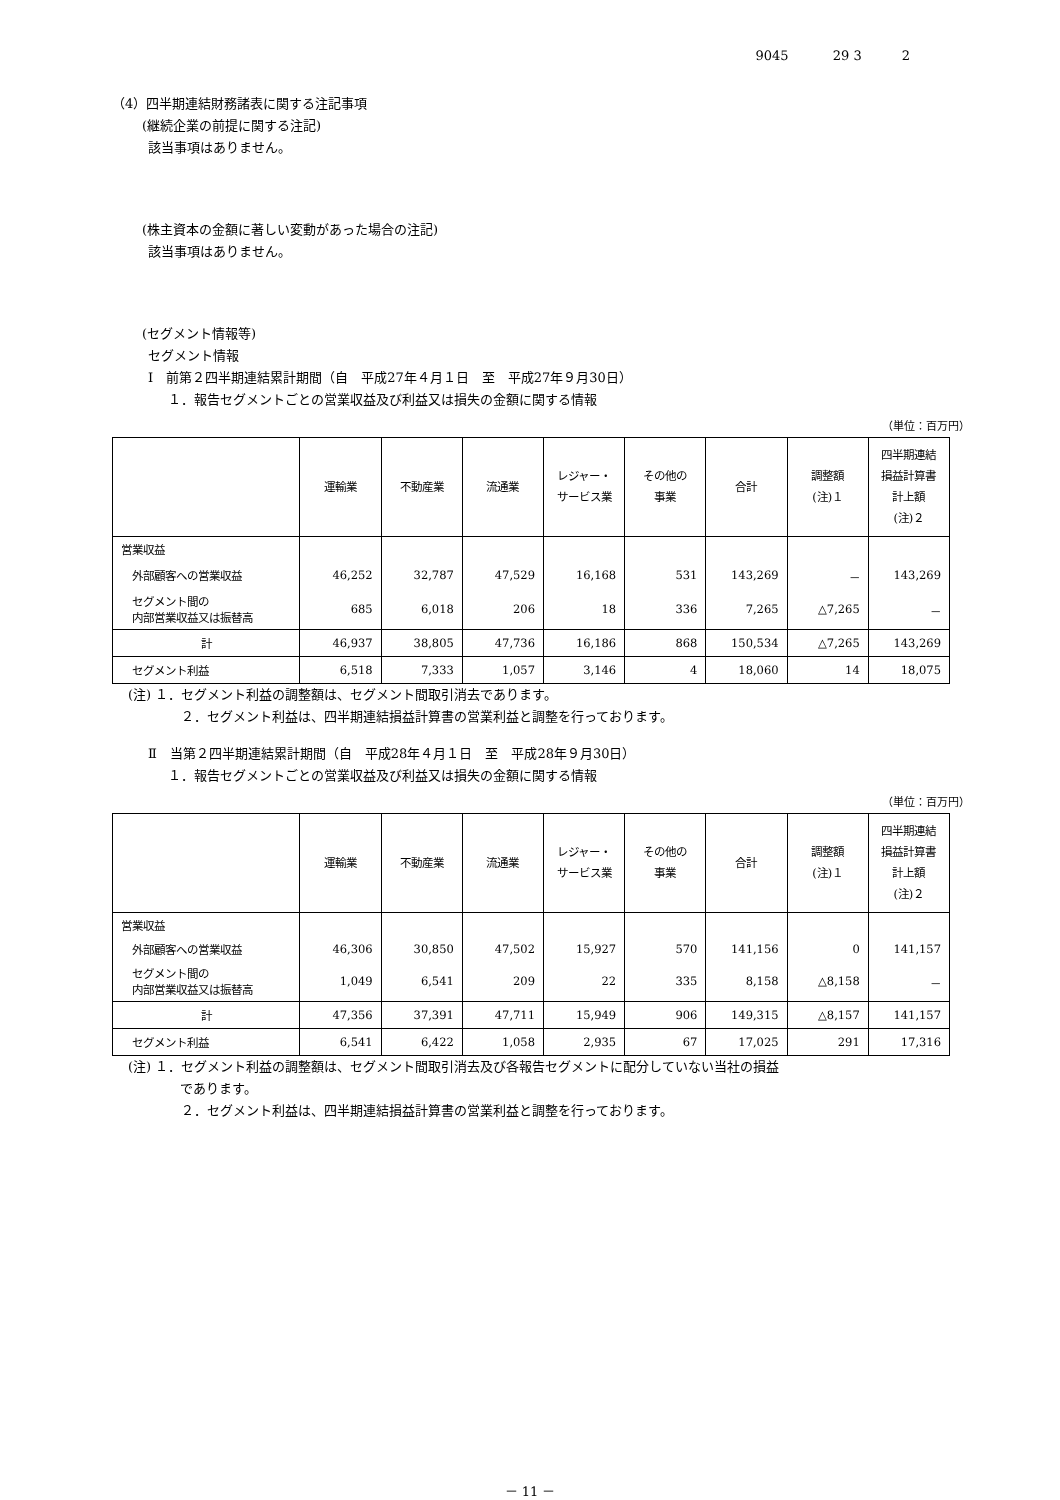9045 29 3 2
（4）四半期連結財務諸表に関する注記事項
(継続企業の前提に関する注記)
該当事項はありません。
(株主資本の金額に著しい変動があった場合の注記)
該当事項はありません。
(セグメント情報等)
セグメント情報
Ⅰ　前第２四半期連結累計期間（自　平成27年４月１日　至　平成27年９月30日）
１．報告セグメントごとの営業収益及び利益又は損失の金額に関する情報
（単位：百万円）
| | 運輸業 | 不動産業 | 流通業 | レジャー・ サービス業 | その他の 事業 | 合計 | 調整額 (注)１ | 四半期連結 損益計算書 計上額 (注)２ |
| --- | --- | --- | --- | --- | --- | --- | --- | --- |
| 営業収益 | | | | | | | | |
| 外部顧客への営業収益 | 46,252 | 32,787 | 47,529 | 16,168 | 531 | 143,269 | － | 143,269 |
| セグメント間の 内部営業収益又は振替高 | 685 | 6,018 | 206 | 18 | 336 | 7,265 | △7,265 | － |
| 計 | 46,937 | 38,805 | 47,736 | 16,186 | 868 | 150,534 | △7,265 | 143,269 |
| セグメント利益 | 6,518 | 7,333 | 1,057 | 3,146 | 4 | 18,060 | 14 | 18,075 |
(注) １．セグメント利益の調整額は、セグメント間取引消去であります。
　２．セグメント利益は、四半期連結損益計算書の営業利益と調整を行っております。
Ⅱ　当第２四半期連結累計期間（自　平成28年４月１日　至　平成28年９月30日）
１．報告セグメントごとの営業収益及び利益又は損失の金額に関する情報
（単位：百万円）
| | 運輸業 | 不動産業 | 流通業 | レジャー・ サービス業 | その他の 事業 | 合計 | 調整額 (注)１ | 四半期連結 損益計算書 計上額 (注)２ |
| --- | --- | --- | --- | --- | --- | --- | --- | --- |
| 営業収益 | | | | | | | | |
| 外部顧客への営業収益 | 46,306 | 30,850 | 47,502 | 15,927 | 570 | 141,156 | 0 | 141,157 |
| セグメント間の 内部営業収益又は振替高 | 1,049 | 6,541 | 209 | 22 | 335 | 8,158 | △8,158 | － |
| 計 | 47,356 | 37,391 | 47,711 | 15,949 | 906 | 149,315 | △8,157 | 141,157 |
| セグメント利益 | 6,541 | 6,422 | 1,058 | 2,935 | 67 | 17,025 | 291 | 17,316 |
(注) １．セグメント利益の調整額は、セグメント間取引消去及び各報告セグメントに配分していない当社の損益
　　　　であります。
　２．セグメント利益は、四半期連結損益計算書の営業利益と調整を行っております。
－ 11 －